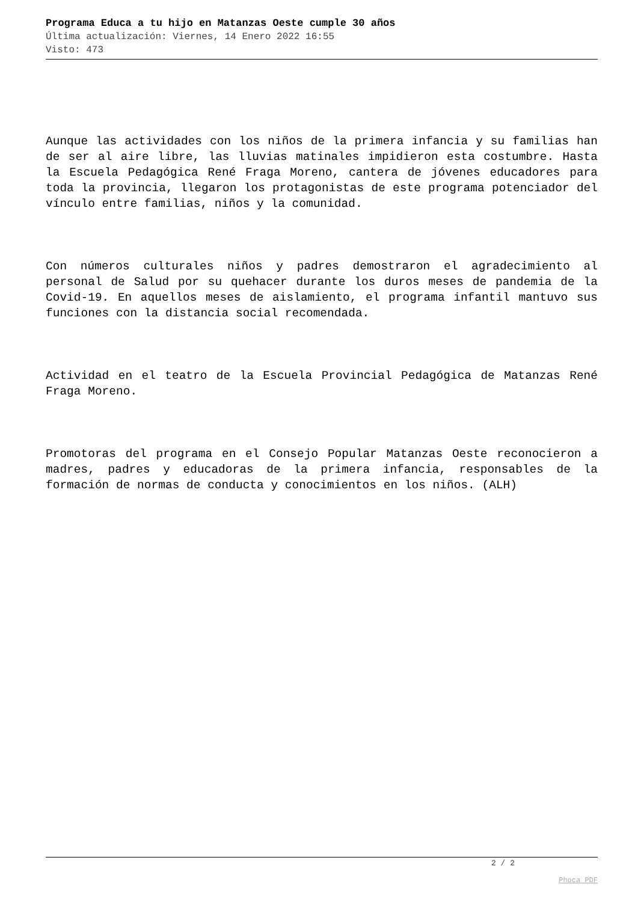Programa Educa a tu hijo en Matanzas Oeste cumple 30 años
Última actualización: Viernes, 14 Enero 2022 16:55
Visto: 473
Aunque las actividades con los niños de la primera infancia y su familias han de ser al aire libre, las lluvias matinales impidieron esta costumbre. Hasta la Escuela Pedagógica René Fraga Moreno, cantera de jóvenes educadores para toda la provincia, llegaron los protagonistas de este programa potenciador del vínculo entre familias, niños y la comunidad.
Con números culturales niños y padres demostraron el agradecimiento al personal de Salud por su quehacer durante los duros meses de pandemia de la Covid-19. En aquellos meses de aislamiento, el programa infantil mantuvo sus funciones con la distancia social recomendada.
Actividad en el teatro de la Escuela Provincial Pedagógica de Matanzas René Fraga Moreno.
Promotoras del programa en el Consejo Popular Matanzas Oeste reconocieron a madres, padres y educadoras de la primera infancia, responsables de la formación de normas de conducta y conocimientos en los niños. (ALH)
2 / 2
Phoca PDF